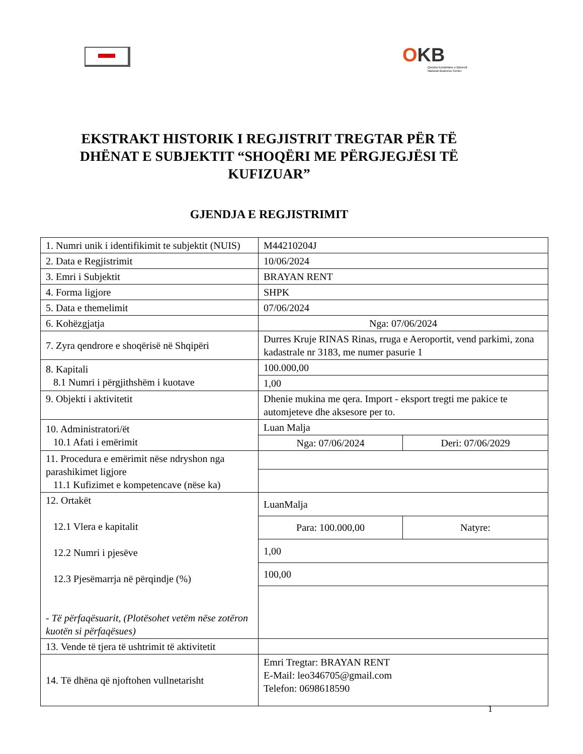OKB
Qendra Kombëtare e Biznesit
National Business Center
EKSTRAKT HISTORIK I REGJISTRIT TREGTAR PËR TË DHËNAT E SUBJEKTIT “SHOQËRI ME PËRGJEGJËSI TË KUFIZUAR”
GJENDJA E REGJISTRIMIT
| 1. Numri unik i identifikimit te subjektit (NUIS) | M44210204J | |
| 2. Data e Regjistrimit | 10/06/2024 | |
| 3. Emri i Subjektit | BRAYAN RENT | |
| 4. Forma ligjore | SHPK | |
| 5. Data e themelimit | 07/06/2024 | |
| 6. Kohëzgjatja | Nga: 07/06/2024 | |
| 7. Zyra qendrore e shoqërisë në Shqipëri | Durres Kruje RINAS Rinas, rruga e Aeroportit, vend parkimi, zona kadastrale nr 3183, me numer pasurie 1 | |
| 8. Kapitali 8.1 Numri i përgjithshëm i kuotave | 100.000,00 | |
| | 1,00 | |
| 9. Objekti i aktivitetit | Dhenie mukina me qera. Import - eksport tregti me pakice te automjeteve dhe aksesore per to. | |
| 10. Administratori/ët 10.1 Afati i emërimit | Luan Malja | |
| | Nga: 07/06/2024 | Deri: 07/06/2029 |
| 11. Procedura e emërimit nëse ndryshon nga parashikimet ligjore 11.1 Kufizimet e kompetencave (nëse ka) | | |
| 12. Ortakët 12.1 Vlera e kapitalit 12.2 Numri i pjesëve 12.3 Pjesëmarrja në përqindje (%) - Të përfaqësuarit, (Plotësohet vetëm nëse zotëron kuotën si përfaqësues) | LuanMalja | |
| | Para: 100.000,00 | Natyre: |
| | 1,00 | |
| | 100,00 | |
| 13. Vende të tjera të ushtrimit të aktivitetit | | |
| 14. Të dhëna që njoftohen vullnetarisht | Emri Tregtar: BRAYAN RENT E-Mail: leo346705@gmail.com Telefon: 0698618590 | |
1